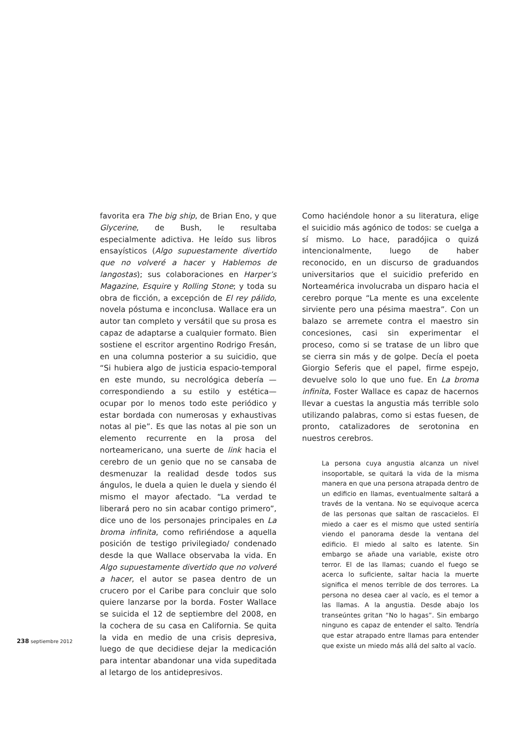favorita era The big ship, de Brian Eno, y que Glycerine, de Bush, le resultaba especialmente adictiva. He leído sus libros ensayísticos (Algo supuestamente divertido que no volveré a hacer y Hablemos de langostas); sus colaboraciones en Harper’s Magazine, Esquire y Rolling Stone; y toda su obra de ficción, a excepción de El rey pálido, novela póstuma e inconclusa. Wallace era un autor tan completo y versátil que su prosa es capaz de adaptarse a cualquier formato. Bien sostiene el escritor argentino Rodrigo Fresán, en una columna posterior a su suicidio, que “Si hubiera algo de justicia espacio-temporal en este mundo, su necrológica debería —correspondiendo a su estilo y estética— ocupar por lo menos todo este periódico y estar bordada con numerosas y exhaustivas notas al pie”. Es que las notas al pie son un elemento recurrente en la prosa del norteamericano, una suerte de link hacia el cerebro de un genio que no se cansaba de desmenuzar la realidad desde todos sus ángulos, le duela a quien le duela y siendo él mismo el mayor afectado. “La verdad te liberará pero no sin acabar contigo primero”, dice uno de los personajes principales en La broma infinita, como refiriéndose a aquella posición de testigo privilegiado/ condenado desde la que Wallace observaba la vida. En Algo supuestamente divertido que no volveré a hacer, el autor se pasea dentro de un crucero por el Caribe para concluir que solo quiere lanzarse por la borda. Foster Wallace se suicida el 12 de septiembre del 2008, en la cochera de su casa en California. Se quita la vida en medio de una crisis depresiva, luego de que decidiese dejar la medicación para intentar abandonar una vida supeditada al letargo de los antidepresivos.
Como haciéndole honor a su literatura, elige el suicidio más agónico de todos: se cuelga a sí mismo. Lo hace, paradójica o quizá intencionalmente, luego de haber reconocido, en un discurso de graduandos universitarios que el suicidio preferido en Norteamérica involucraba un disparo hacia el cerebro porque “La mente es una excelente sirviente pero una pésima maestra”. Con un balazo se arremete contra el maestro sin concesiones, casi sin experimentar el proceso, como si se tratase de un libro que se cierra sin más y de golpe. Decía el poeta Giorgio Seferis que el papel, firme espejo, devuelve solo lo que uno fue. En La broma infinita, Foster Wallace es capaz de hacernos llevar a cuestas la angustia más terrible solo utilizando palabras, como si estas fuesen, de pronto, catalizadores de serotonina en nuestros cerebros.
La persona cuya angustia alcanza un nivel insoportable, se quitará la vida de la misma manera en que una persona atrapada dentro de un edificio en llamas, eventualmente saltará a través de la ventana. No se equivoque acerca de las personas que saltan de rascacielos. El miedo a caer es el mismo que usted sentiría viendo el panorama desde la ventana del edificio. El miedo al salto es latente. Sin embargo se añade una variable, existe otro terror. El de las llamas; cuando el fuego se acerca lo suficiente, saltar hacia la muerte significa el menos terrible de dos terrores. La persona no desea caer al vacío, es el temor a las llamas. A la angustia. Desde abajo los transeúntes gritan “No lo hagas”. Sin embargo ninguno es capaz de entender el salto. Tendría que estar atrapado entre llamas para entender que existe un miedo más allá del salto al vacío.
238 septiembre 2012